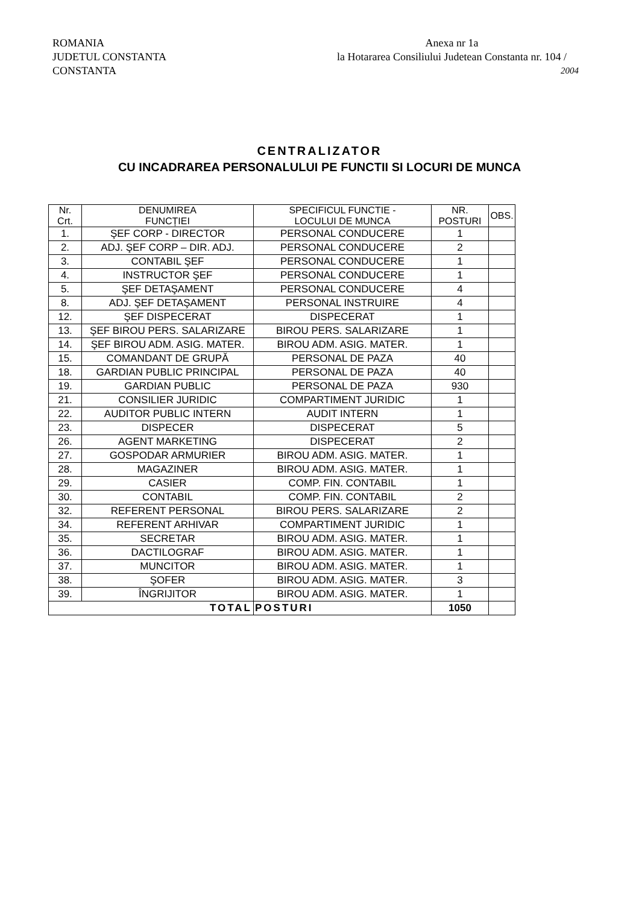ROMANIA
JUDETUL CONSTANTA
CONSTANTA
Anexa nr 1a
la Hotararea Consiliului Judetean Constanta nr. 104 /
2004
CENTRALIZATOR
CU INCADRAREA PERSONALULUI PE FUNCTII SI LOCURI DE MUNCA
| Nr. Crt. | DENUMIREA FUNCȚIEI | SPECIFICUL FUNCTIE - LOCULUI DE MUNCA | NR. POSTURI | OBS. |
| --- | --- | --- | --- | --- |
| 1. | ŞEF CORP - DIRECTOR | PERSONAL CONDUCERE | 1 | |
| 2. | ADJ. ŞEF CORP – DIR. ADJ. | PERSONAL CONDUCERE | 2 | |
| 3. | CONTABIL ŞEF | PERSONAL CONDUCERE | 1 | |
| 4. | INSTRUCTOR ŞEF | PERSONAL CONDUCERE | 1 | |
| 5. | ŞEF DETAŞAMENT | PERSONAL CONDUCERE | 4 | |
| 8. | ADJ. ŞEF DETAŞAMENT | PERSONAL INSTRUIRE | 4 | |
| 12. | ŞEF DISPECERAT | DISPECERAT | 1 | |
| 13. | ŞEF BIROU PERS. SALARIZARE | BIROU PERS. SALARIZARE | 1 | |
| 14. | ŞEF BIROU ADM. ASIG. MATER. | BIROU ADM. ASIG. MATER. | 1 | |
| 15. | COMANDANT DE GRUPĂ | PERSONAL DE PAZA | 40 | |
| 18. | GARDIAN PUBLIC PRINCIPAL | PERSONAL DE PAZA | 40 | |
| 19. | GARDIAN PUBLIC | PERSONAL DE PAZA | 930 | |
| 21. | CONSILIER JURIDIC | COMPARTIMENT JURIDIC | 1 | |
| 22. | AUDITOR PUBLIC INTERN | AUDIT INTERN | 1 | |
| 23. | DISPECER | DISPECERAT | 5 | |
| 26. | AGENT MARKETING | DISPECERAT | 2 | |
| 27. | GOSPODAR ARMURIER | BIROU ADM. ASIG. MATER. | 1 | |
| 28. | MAGAZINER | BIROU ADM. ASIG. MATER. | 1 | |
| 29. | CASIER | COMP. FIN. CONTABIL | 1 | |
| 30. | CONTABIL | COMP. FIN. CONTABIL | 2 | |
| 32. | REFERENT PERSONAL | BIROU PERS. SALARIZARE | 2 | |
| 34. | REFERENT ARHIVAR | COMPARTIMENT JURIDIC | 1 | |
| 35. | SECRETAR | BIROU ADM. ASIG. MATER. | 1 | |
| 36. | DACTILOGRAF | BIROU ADM. ASIG. MATER. | 1 | |
| 37. | MUNCITOR | BIROU ADM. ASIG. MATER. | 1 | |
| 38. | ŞOFER | BIROU ADM. ASIG. MATER. | 3 | |
| 39. | ÎNGRIJITOR | BIROU ADM. ASIG. MATER. | 1 | |
| TOTAL | | POSTURI | 1050 | |